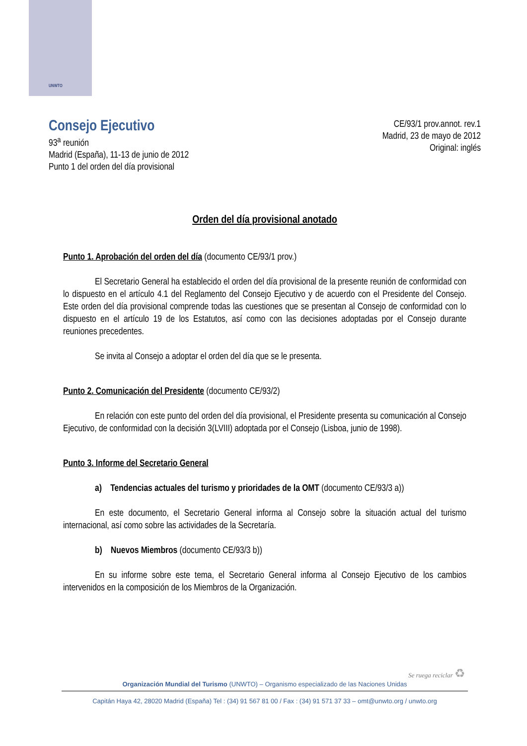UNWTO
Consejo Ejecutivo
93<sup>a</sup> reunión
Madrid (España), 11-13 de junio de 2012
Punto 1 del orden del día provisional
CE/93/1 prov.annot. rev.1
Madrid, 23 de mayo de 2012
Original: inglés
Orden del día provisional anotado
Punto 1. Aprobación del orden del día (documento CE/93/1 prov.)
El Secretario General ha establecido el orden del día provisional de la presente reunión de conformidad con lo dispuesto en el artículo 4.1 del Reglamento del Consejo Ejecutivo y de acuerdo con el Presidente del Consejo. Este orden del día provisional comprende todas las cuestiones que se presentan al Consejo de conformidad con lo dispuesto en el artículo 19 de los Estatutos, así como con las decisiones adoptadas por el Consejo durante reuniones precedentes.
Se invita al Consejo a adoptar el orden del día que se le presenta.
Punto 2. Comunicación del Presidente (documento CE/93/2)
En relación con este punto del orden del día provisional, el Presidente presenta su comunicación al Consejo Ejecutivo, de conformidad con la decisión 3(LVIII) adoptada por el Consejo (Lisboa, junio de 1998).
Punto 3. Informe del Secretario General
a) Tendencias actuales del turismo y prioridades de la OMT (documento CE/93/3 a))
En este documento, el Secretario General informa al Consejo sobre la situación actual del turismo internacional, así como sobre las actividades de la Secretaría.
b) Nuevos Miembros (documento CE/93/3 b))
En su informe sobre este tema, el Secretario General informa al Consejo Ejecutivo de los cambios intervenidos en la composición de los Miembros de la Organización.
Se ruega reciclar ♻
Organización Mundial del Turismo (UNWTO) – Organismo especializado de las Naciones Unidas
Capitán Haya 42, 28020 Madrid (España) Tel : (34) 91 567 81 00 / Fax : (34) 91 571 37 33 – omt@unwto.org / unwto.org